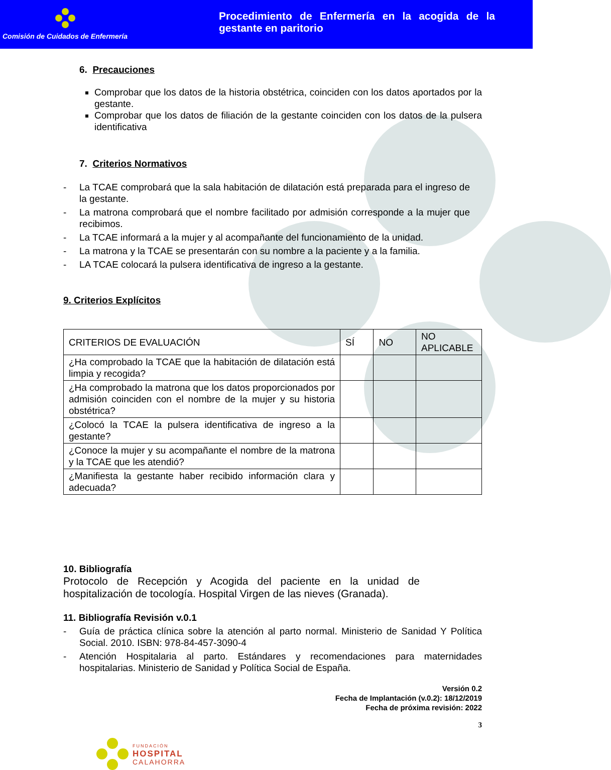Comisión de Cuidados de Enfermería
Procedimiento de Enfermería en la acogida de la gestante en paritorio
6. Precauciones
Comprobar que los datos de la historia obstétrica, coinciden con los datos aportados por la gestante.
Comprobar que los datos de filiación de la gestante coinciden con los datos de la pulsera identificativa
7. Criterios Normativos
- La TCAE comprobará que la sala habitación de dilatación está preparada para el ingreso de la gestante.
- La matrona comprobará que el nombre facilitado por admisión corresponde a la mujer que recibimos.
- La TCAE informará a la mujer y al acompañante del funcionamiento de la unidad.
- La matrona y la TCAE se presentarán con su nombre a la paciente y a la familia.
- LA TCAE colocará la pulsera identificativa de ingreso a la gestante.
9. Criterios Explícitos
| CRITERIOS DE EVALUACIÓN | SÍ | NO | NO APLICABLE |
| ¿Ha comprobado la TCAE que la habitación de dilatación está limpia y recogida? | | | |
| ¿Ha comprobado la matrona que los datos proporcionados por admisión coinciden con el nombre de la mujer y su historia obstétrica? | | | |
| ¿Colocó la TCAE la pulsera identificativa de ingreso a la gestante? | | | |
| ¿Conoce la mujer y su acompañante el nombre de la matrona y la TCAE que les atendió? | | | |
| ¿Manifiesta la gestante haber recibido información clara y adecuada? | | | |
10. Bibliografía
Protocolo de Recepción y Acogida del paciente en la unidad de hospitalización de tocología. Hospital Virgen de las nieves (Granada).
11. Bibliografía Revisión v.0.1
- Guía de práctica clínica sobre la atención al parto normal. Ministerio de Sanidad Y Política Social. 2010. ISBN: 978-84-457-3090-4
- Atención Hospitalaria al parto. Estándares y recomendaciones para maternidades hospitalarias. Ministerio de Sanidad y Política Social de España.
Versión 0.2
Fecha de Implantación (v.0.2): 18/12/2019
Fecha de próxima revisión: 2022
3
FUNDACIÓN
HOSPITAL
CALAHORRA